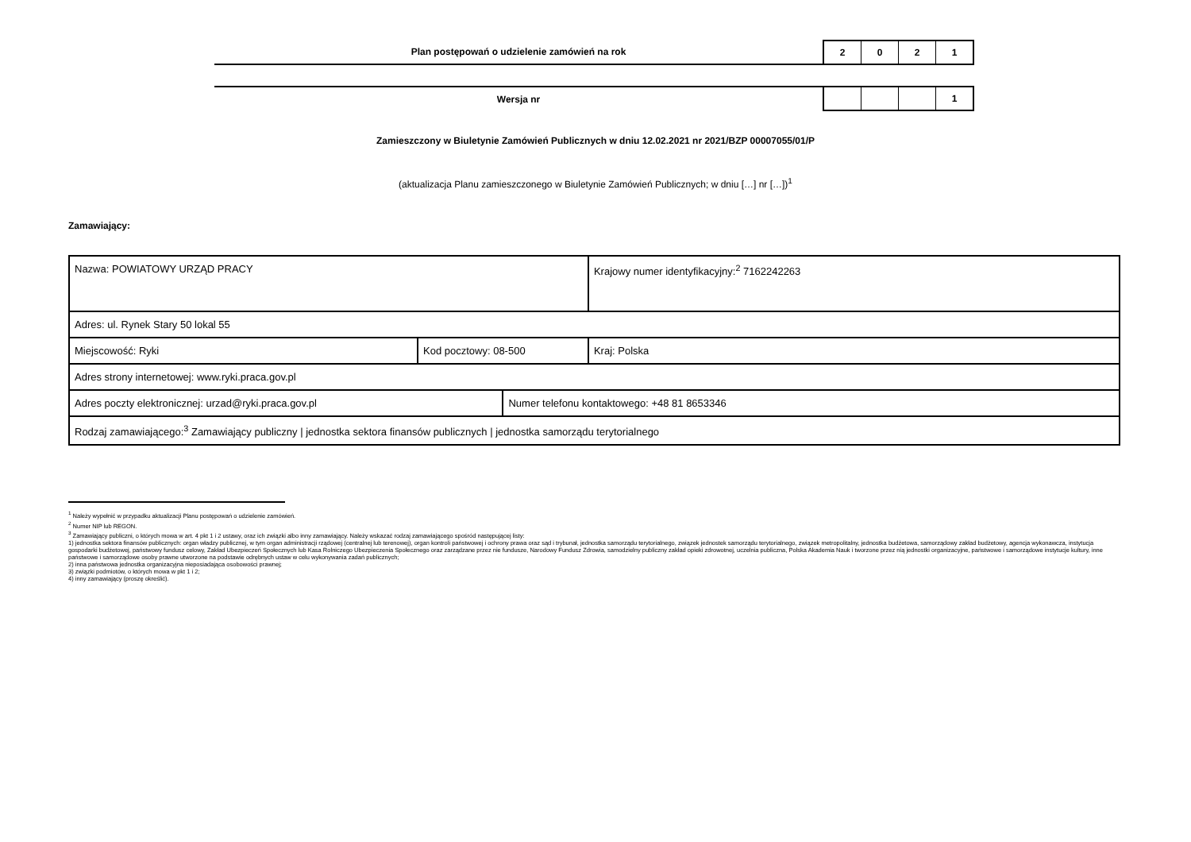Plan postępowań o udzielenie zamówień na rok
2 0 2 1
Wersja nr
1
Zamieszczony w Biuletynie Zamówień Publicznych w dniu 12.02.2021 nr 2021/BZP 00007055/01/P
(aktualizacja Planu zamieszczonego w Biuletynie Zamówień Publicznych; w dniu […] nr […])<sup>1</sup>
Zamawiający:
| Nazwa: POWIATOWY URZĄD PRACY | | | Krajowy numer identyfikacyjny:<sup>2</sup> 7162242263 |
| Adres: ul. Rynek Stary 50 lokal 55 | | | |
| Miejscowość: Ryki | Kod pocztowy: 08-500 | | Kraj: Polska |
| Adres strony internetowej: www.ryki.praca.gov.pl | | | |
| Adres poczty elektronicznej: urzad@ryki.praca.gov.pl | | Numer telefonu kontaktowego: +48 81 8653346 | |
| Rodzaj zamawiającego:<sup>3</sup> Zamawiający publiczny / jednostka sektora finansów publicznych / jednostka samorządu terytorialnego | | | |
<sup>1</sup> Należy wypełnić w przypadku aktualizacji Planu postępowań o udzielenie zamówień.
<sup>2</sup> Numer NIP lub REGON.
<sup>3</sup> Zamawiający publiczni, o których mowa w art. 4 pkt 1 i 2 ustawy, oraz ich związki albo inny zamawiający. Należy wskazać rodzaj zamawiającego spośród następującej listy:
1) jednostka sektora finansów publicznych: organ władzy publicznej, w tym organ administracji rządowej (centralnej lub terenowej), organ kontroli państwowej i ochrony prawa oraz sąd i trybunał, jednostka samorządu terytorialnego, związek jednostek samorządu terytorialnego, związek metropolitalny, jednostka budżetowa, samorządowy zakład budżetowy, agencja wykonawcza, instytucja gospodarki budżetowej, państwowy fundusz celowy, Zakład Ubezpieczeń Społecznych lub Kasa Rolniczego Ubezpieczenia Społecznego oraz zarządzane przez nie fundusze, Narodowy Fundusz Zdrowia, samodzielny publiczny zakład opieki zdrowotnej, uczelnia publiczna, Polska Akademia Nauk i tworzone przez nią jednostki organizacyjne, państwowe i samorządowe instytucje kultury, inne państwowe i samorządowe osoby prawne utworzone na podstawie odrębnych ustaw w celu wykonywania zadań publicznych;
2) inna państwowa jednostka organizacyjna nieposiadająca osobowości prawnej;
3) związki podmiotów, o których mowa w pkt 1 i 2;
4) inny zamawiający (proszę określić).